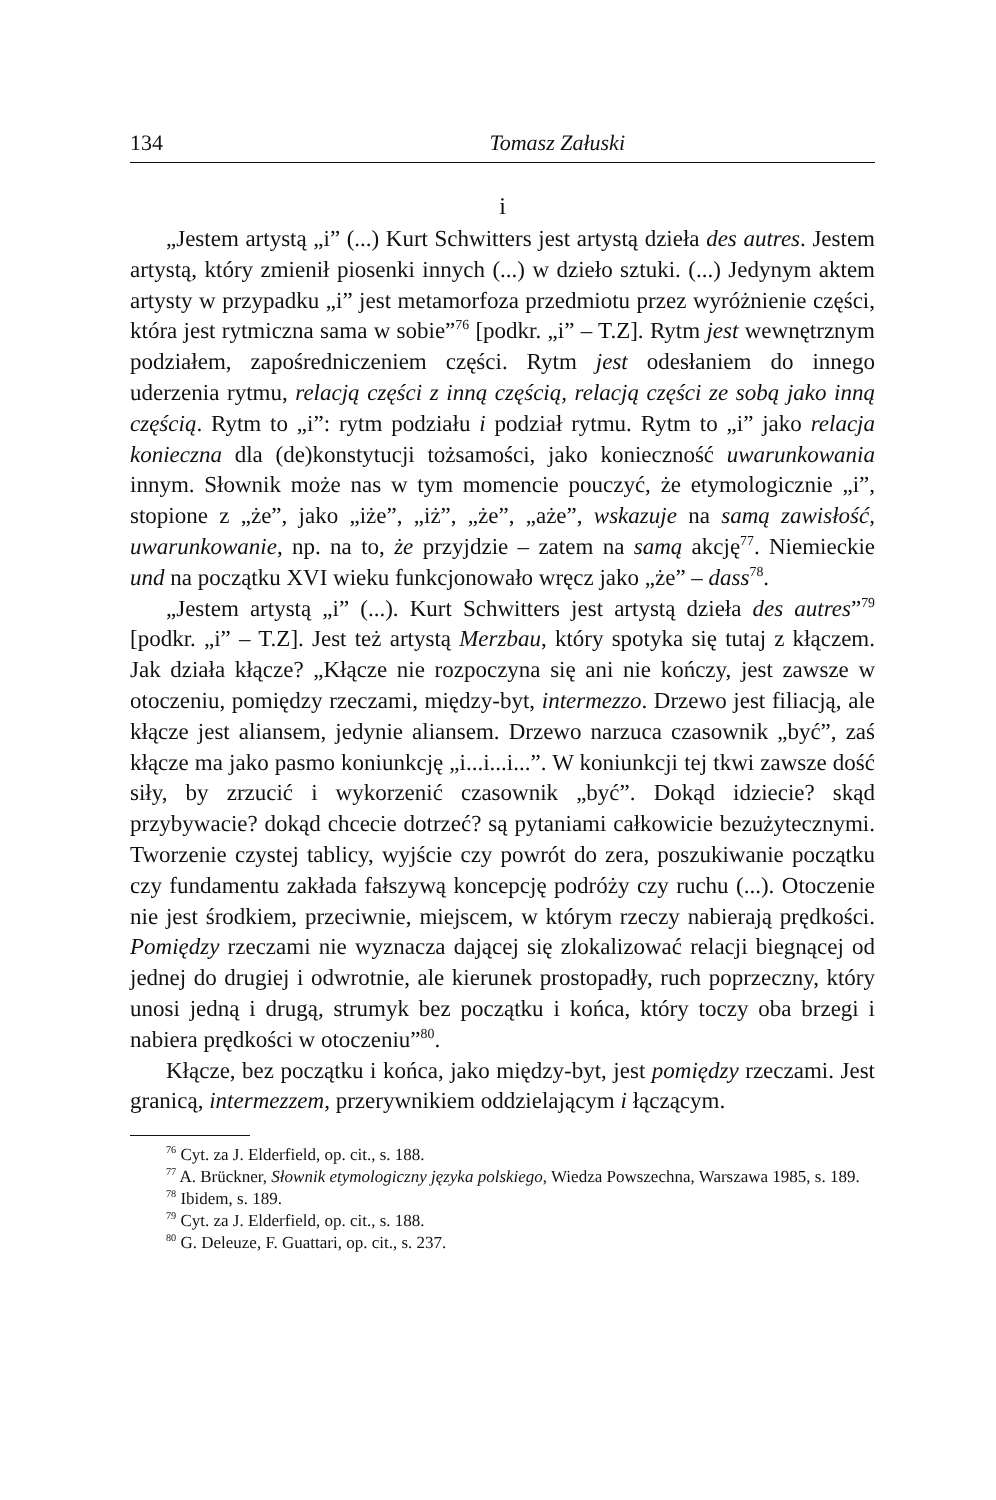134 Tomasz Załuski
i
„Jestem artystą „i” (...) Kurt Schwitters jest artystą dzieła des autres. Jestem artystą, który zmienił piosenki innych (...) w dzieło sztuki. (...) Jedynym aktem artysty w przypadku „i” jest metamorfoza przedmiotu przez wyróżnienie części, która jest rytmiczna sama w sobie”<sup>76</sup> [podkr. „i” – T.Z]. Rytm jest wewnętrznym podziałem, zapośredniczeniem części. Rytm jest odesłaniem do innego uderzenia rytmu, relacją części z inną częścią, relacją części ze sobą jako inną częścią. Rytm to „i”: rytm podziału i podział rytmu. Rytm to „i” jako relacja konieczna dla (de)konstytucji tożsamości, jako konieczność uwarunkowania innym. Słownik może nas w tym momencie pouczyć, że etymologicznie „i”, stopione z „że”, jako „iże”, „iż”, „że”, „aże”, wskazuje na samą zawisłość, uwarunkowanie, np. na to, że przyjdzie – zatem na samą akcję<sup>77</sup>. Niemieckie und na początku XVI wieku funkcjonowało wręcz jako „że” – dass<sup>78</sup>.
„Jestem artystą „i” (...). Kurt Schwitters jest artystą dzieła des autres”<sup>79</sup> [podkr. „i” – T.Z]. Jest też artystą Merzbau, który spotyka się tutaj z kłączem. Jak działa kłącze? „Kłącze nie rozpoczyna się ani nie kończy, jest zawsze w otoczeniu, pomiędzy rzeczami, między-byt, intermezzo. Drzewo jest filiacją, ale kłącze jest aliansem, jedynie aliansem. Drzewo narzuca czasownik „być”, zaś kłącze ma jako pasmo koniunkcję „i...i...i...”. W koniunkcji tej tkwi zawsze dość siły, by zrzucić i wykorzenić czasownik „być”. Dokąd idziecie? skąd przybywacie? dokąd chcecie dotrzeć? są pytaniami całkowicie bezużytecznymi. Tworzenie czystej tablicy, wyjście czy powrót do zera, poszukiwanie początku czy fundamentu zakłada fałszywą koncepcję podróży czy ruchu (...). Otoczenie nie jest środkiem, przeciwnie, miejscem, w którym rzeczy nabierają prędkości. Pomiędzy rzeczami nie wyznacza dającej się zlokalizować relacji biegnącej od jednej do drugiej i odwrotnie, ale kierunek prostopadły, ruch poprzeczny, który unosi jedną i drugą, strumyk bez początku i końca, który toczy oba brzegi i nabiera prędkości w otoczeniu”<sup>80</sup>.
Kłącze, bez początku i końca, jako między-byt, jest pomiędzy rzeczami. Jest granicą, intermezzem, przerywnikiem oddzielającym i łączącym.
<sup>76</sup> Cyt. za J. Elderfield, op. cit., s. 188.
<sup>77</sup> A. Brückner, Słownik etymologiczny języka polskiego, Wiedza Powszechna, Warszawa 1985, s. 189.
<sup>78</sup> Ibidem, s. 189.
<sup>79</sup> Cyt. za J. Elderfield, op. cit., s. 188.
<sup>80</sup> G. Deleuze, F. Guattari, op. cit., s. 237.